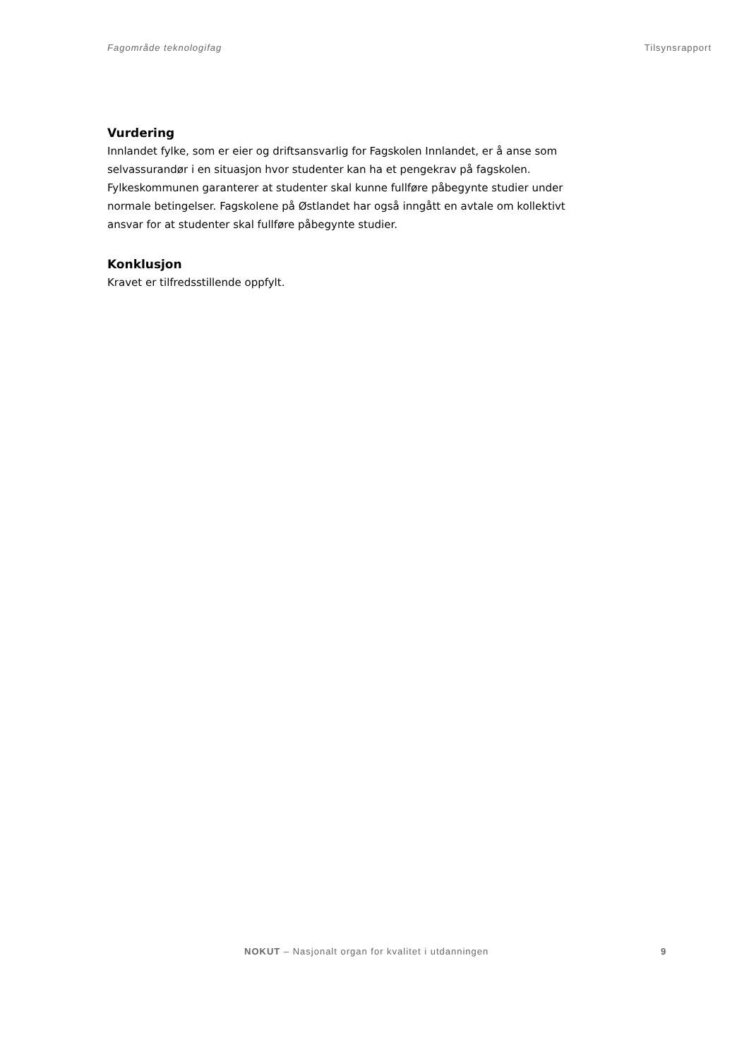Fagområde teknologifag Tilsynsrapport
Vurdering
Innlandet fylke, som er eier og driftsansvarlig for Fagskolen Innlandet, er å anse som selvassurandør i en situasjon hvor studenter kan ha et pengekrav på fagskolen. Fylkeskommunen garanterer at studenter skal kunne fullføre påbegynte studier under normale betingelser. Fagskolene på Østlandet har også inngått en avtale om kollektivt ansvar for at studenter skal fullføre påbegynte studier.
Konklusjon
Kravet er tilfredsstillende oppfylt.
NOKUT – Nasjonalt organ for kvalitet i utdanningen 9